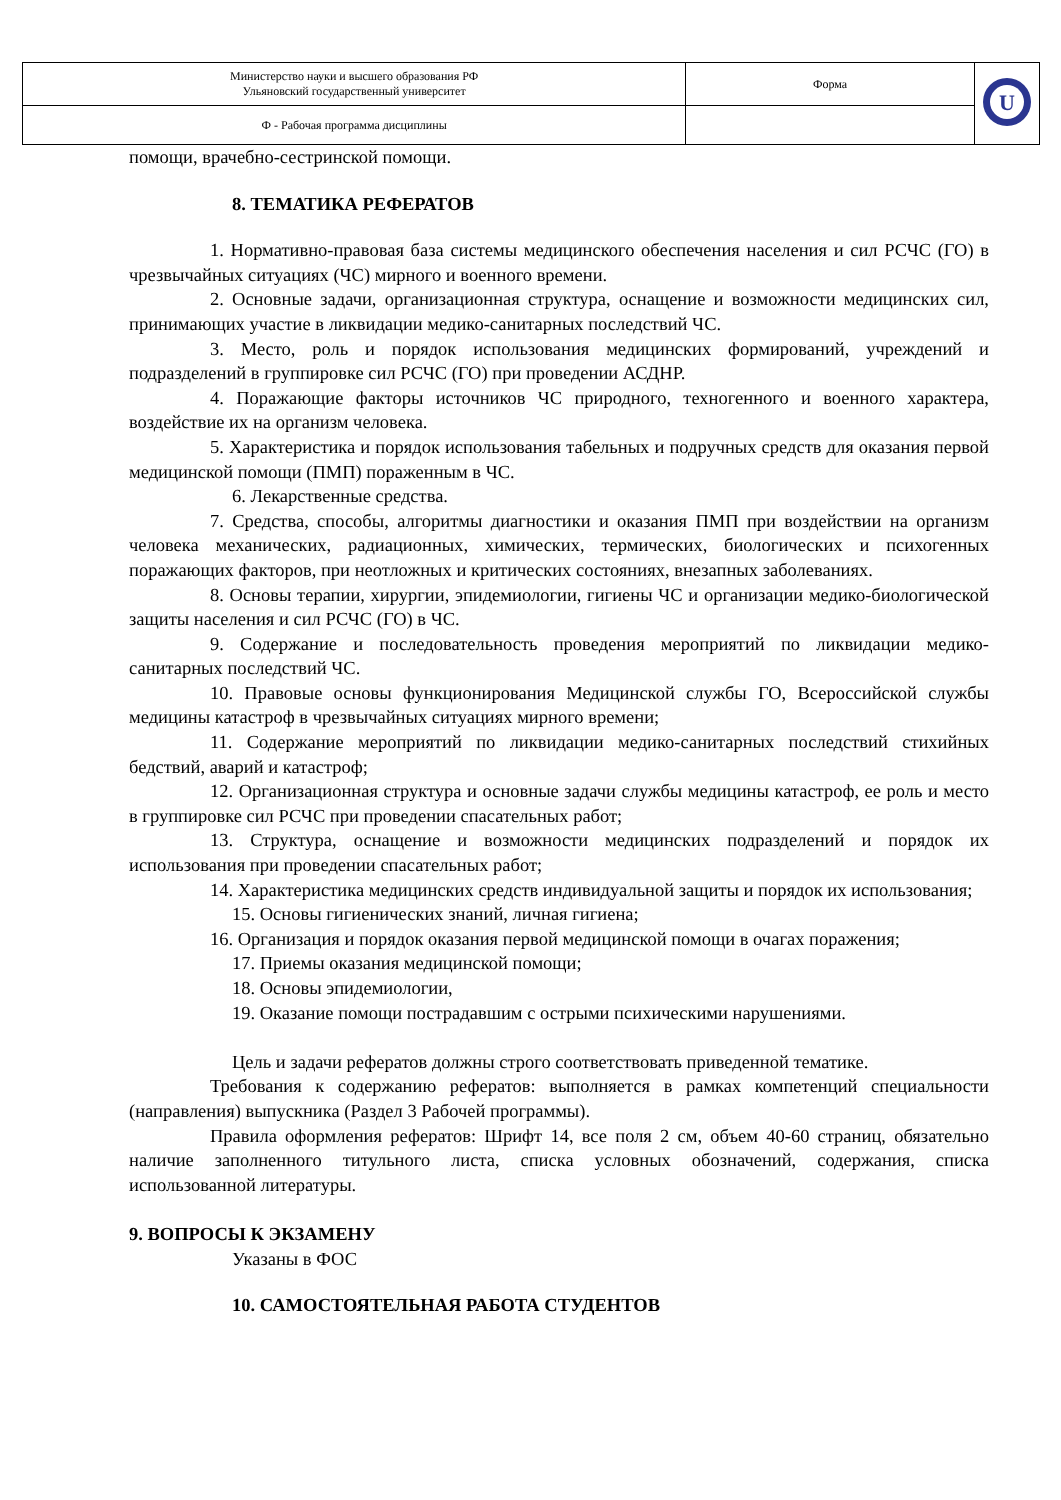| Министерство науки и высшего образования РФ Ульяновский государственный университет | Форма | U |
| Ф - Рабочая программа дисциплины | | |
помощи, врачебно-сестринской помощи.
8. ТЕМАТИКА РЕФЕРАТОВ
1. Нормативно-правовая база системы медицинского обеспечения населения и сил РСЧС (ГО) в чрезвычайных ситуациях (ЧС) мирного и военного времени.
2. Основные задачи, организационная структура, оснащение и возможности медицинских сил, принимающих участие в ликвидации медико-санитарных последствий ЧС.
3. Место, роль и порядок использования медицинских формирований, учреждений и подразделений в группировке сил РСЧС (ГО) при проведении АСДНР.
4. Поражающие факторы источников ЧС природного, техногенного и военного характера, воздействие их на организм человека.
5. Характеристика и порядок использования табельных и подручных средств для оказания первой медицинской помощи (ПМП) пораженным в ЧС.
6. Лекарственные средства.
7. Средства, способы, алгоритмы диагностики и оказания ПМП при воздействии на организм человека механических, радиационных, химических, термических, биологических и психогенных поражающих факторов, при неотложных и критических состояниях, внезапных заболеваниях.
8. Основы терапии, хирургии, эпидемиологии, гигиены ЧС и организации медико-биологической защиты населения и сил РСЧС (ГО) в ЧС.
9. Содержание и последовательность проведения мероприятий по ликвидации медико-санитарных последствий ЧС.
10. Правовые основы функционирования Медицинской службы ГО, Всероссийской службы медицины катастроф в чрезвычайных ситуациях мирного времени;
11. Содержание мероприятий по ликвидации медико-санитарных последствий стихийных бедствий, аварий и катастроф;
12. Организационная структура и основные задачи службы медицины катастроф, ее роль и место в группировке сил РСЧС при проведении спасательных работ;
13. Структура, оснащение и возможности медицинских подразделений и порядок их использования при проведении спасательных работ;
14. Характеристика медицинских средств индивидуальной защиты и порядок их использования;
15. Основы гигиенических знаний, личная гигиена;
16. Организация и порядок оказания первой медицинской помощи в очагах поражения;
17. Приемы оказания медицинской помощи;
18. Основы эпидемиологии,
19. Оказание помощи пострадавшим с острыми психическими нарушениями.
Цель и задачи рефератов должны строго соответствовать приведенной тематике.
Требования к содержанию рефератов: выполняется в рамках компетенций специальности (направления) выпускника (Раздел 3 Рабочей программы).
Правила оформления рефератов: Шрифт 14, все поля 2 см, объем 40-60 страниц, обязательно наличие заполненного титульного листа, списка условных обозначений, содержания, списка использованной литературы.
9. ВОПРОСЫ К ЭКЗАМЕНУ
Указаны в ФОС
10. САМОСТОЯТЕЛЬНАЯ РАБОТА СТУДЕНТОВ